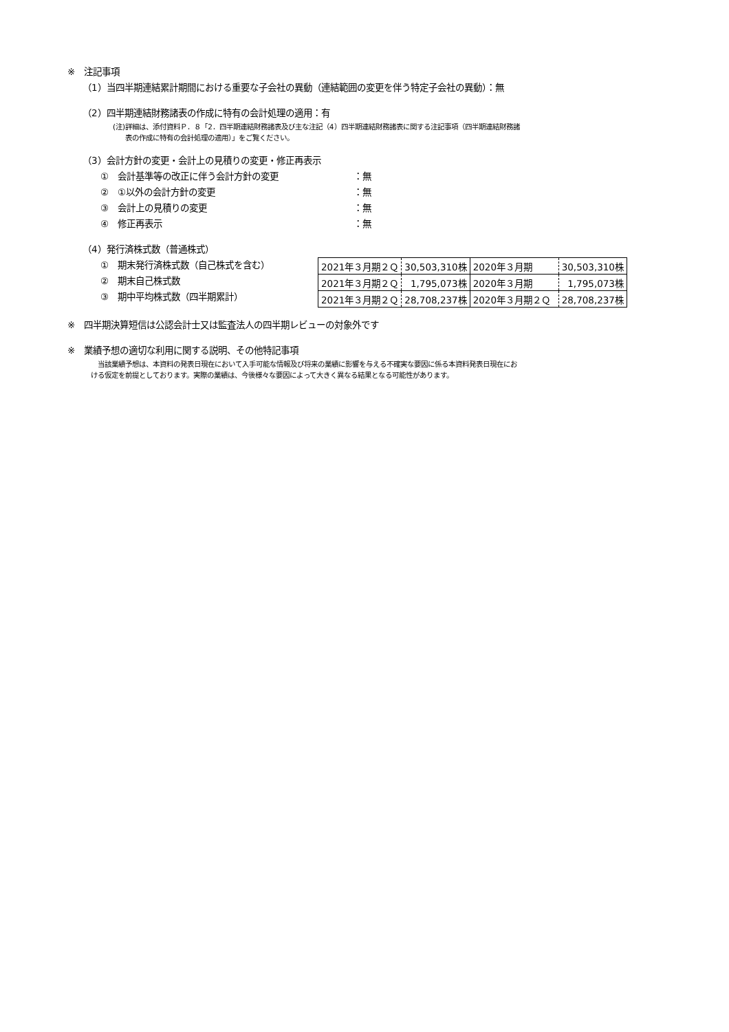※　注記事項
（1）当四半期連結累計期間における重要な子会社の異動（連結範囲の変更を伴う特定子会社の異動）：無
（2）四半期連結財務諸表の作成に特有の会計処理の適用：有
(注)詳細は、添付資料Ｐ．８「2．四半期連結財務諸表及び主な注記（4）四半期連結財務諸表に関する注記事項（四半期連結財務諸
表の作成に特有の会計処理の適用）」をご覧ください。
（3）会計方針の変更・会計上の見積りの変更・修正再表示
①　会計基準等の改正に伴う会計方針の変更 ：無
②　①以外の会計方針の変更 ：無
③　会計上の見積りの変更 ：無
④　修正再表示 ：無
（4）発行済株式数（普通株式）
①　期末発行済株式数（自己株式を含む）
②　期末自己株式数
③　期中平均株式数（四半期累計）
| 2021年３月期２Ｑ | 30,503,310株 | 2020年３月期 | 30,503,310株 |
| 2021年３月期２Ｑ | 1,795,073株 | 2020年３月期 | 1,795,073株 |
| 2021年３月期２Ｑ | 28,708,237株 | 2020年３月期２Ｑ | 28,708,237株 |
※　四半期決算短信は公認会計士又は監査法人の四半期レビューの対象外です
※　業績予想の適切な利用に関する説明、その他特記事項
　当該業績予想は、本資料の発表日現在において入手可能な情報及び将来の業績に影響を与える不確実な要因に係る本資料発表日現在にお
ける仮定を前提としております。実際の業績は、今後様々な要因によって大きく異なる結果となる可能性があります。